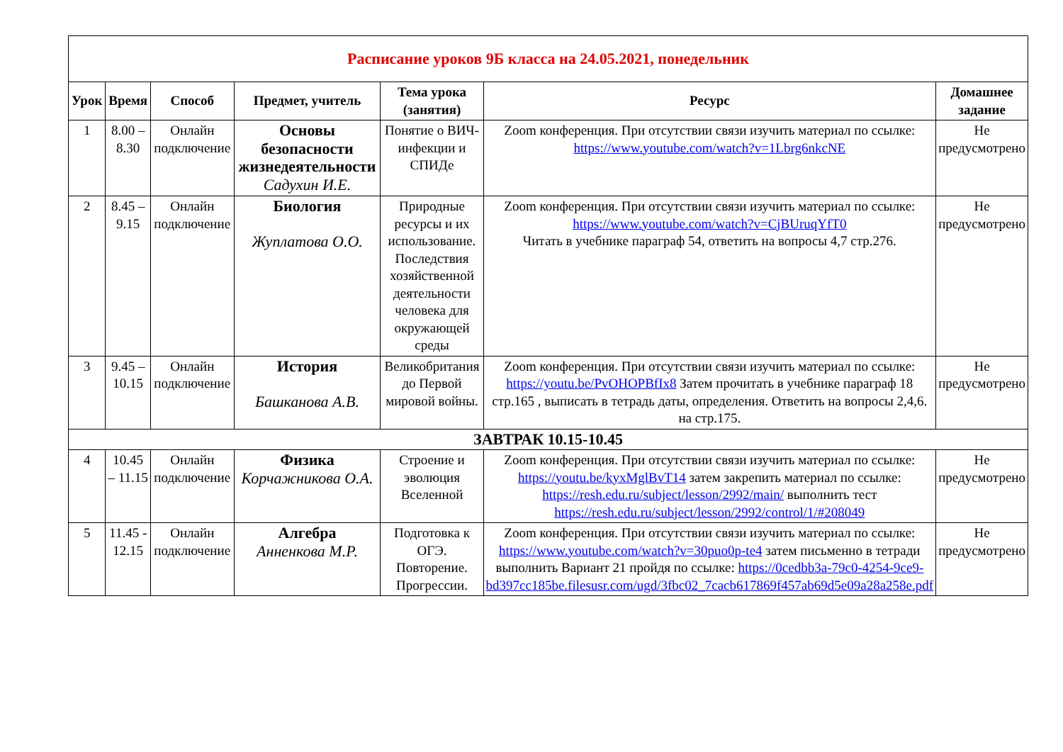| Расписание уроков 9Б класса на 24.05.2021, понедельник | | | | | | |
| Урок | Время | Способ | Предмет, учитель | Тема урока (занятия) | Ресурс | Домашнее задание |
| 1 | 8.00 – 8.30 | Онлайн подключение | Основы безопасности жизнедеятельности Садухин И.Е. | Понятие о ВИЧ-инфекции и СПИДе | Zoom конференция. При отсутствии связи изучить материал по ссылке: https://www.youtube.com/watch?v=1Lbrg6nkcNE | Не предусмотрено |
| 2 | 8.45 – 9.15 | Онлайн подключение | Биология Жуплатова О.О. | Природные ресурсы и их использование. Последствия хозяйственной деятельности человека для окружающей среды | Zoom конференция. При отсутствии связи изучить материал по ссылке: https://www.youtube.com/watch?v=CjBUruqYfT0 Читать в учебнике параграф 54, ответить на вопросы 4,7 стр.276. | Не предусмотрено |
| 3 | 9.45 – 10.15 | Онлайн подключение | История Башканова А.В. | Великобритания до Первой мировой войны. | Zoom конференция. При отсутствии связи изучить материал по ссылке: https://youtu.be/PvOHOPBfIx8 Затем прочитать в учебнике параграф 18 стр.165 , выписать в тетрадь даты, определения. Ответить на вопросы 2,4,6. на стр.175. | Не предусмотрено |
| ЗАВТРАК 10.15-10.45 | | | | | | |
| 4 | 10.45 – 11.15 | Онлайн подключение | Физика Корчажникова О.А. | Строение и эволюция Вселенной | Zoom конференция. При отсутствии связи изучить материал по ссылке: https://youtu.be/kyxMglBvT14 затем закрепить материал по ссылке: https://resh.edu.ru/subject/lesson/2992/main/ выполнить тест https://resh.edu.ru/subject/lesson/2992/control/1/#208049 | Не предусмотрено |
| 5 | 11.45 - 12.15 | Онлайн подключение | Алгебра Анненкова М.Р. | Подготовка к ОГЭ. Повторение. Прогрессии. | Zoom конференция. При отсутствии связи изучить материал по ссылке: https://www.youtube.com/watch?v=30puo0p-te4 затем письменно в тетради выполнить Вариант 21 пройдя по ссылке: https://0cedbb3a-79c0-4254-9ce9-bd397cc185be.filesusr.com/ugd/3fbc02_7cacb617869f457ab69d5e09a28a258e.pdf | Не предусмотрено |